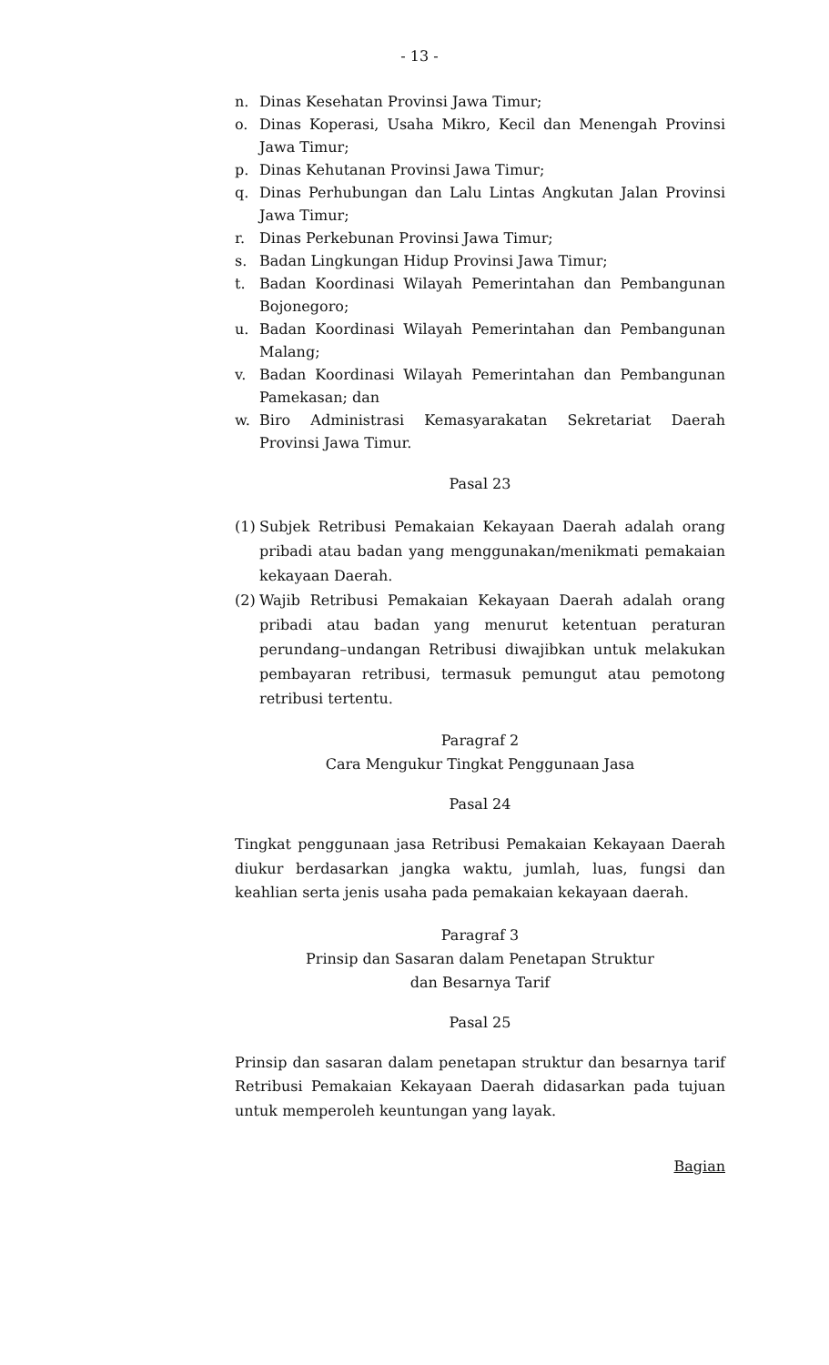- 13 -
n. Dinas Kesehatan Provinsi Jawa Timur;
o. Dinas Koperasi, Usaha Mikro, Kecil dan Menengah Provinsi Jawa Timur;
p. Dinas Kehutanan Provinsi Jawa Timur;
q. Dinas Perhubungan dan Lalu Lintas Angkutan Jalan Provinsi Jawa Timur;
r. Dinas Perkebunan Provinsi Jawa Timur;
s. Badan Lingkungan Hidup Provinsi Jawa Timur;
t. Badan Koordinasi Wilayah Pemerintahan dan Pembangunan Bojonegoro;
u. Badan Koordinasi Wilayah Pemerintahan dan Pembangunan Malang;
v. Badan Koordinasi Wilayah Pemerintahan dan Pembangunan Pamekasan; dan
w. Biro Administrasi Kemasyarakatan Sekretariat Daerah Provinsi Jawa Timur.
Pasal 23
(1) Subjek Retribusi Pemakaian Kekayaan Daerah adalah orang pribadi atau badan yang menggunakan/menikmati pemakaian kekayaan Daerah.
(2) Wajib Retribusi Pemakaian Kekayaan Daerah adalah orang pribadi atau badan yang menurut ketentuan peraturan perundang–undangan Retribusi diwajibkan untuk melakukan pembayaran retribusi, termasuk pemungut atau pemotong retribusi tertentu.
Paragraf 2
Cara Mengukur Tingkat Penggunaan Jasa
Pasal 24
Tingkat penggunaan jasa Retribusi Pemakaian Kekayaan Daerah diukur berdasarkan jangka waktu, jumlah, luas, fungsi dan keahlian serta jenis usaha pada pemakaian kekayaan daerah.
Paragraf 3
Prinsip dan Sasaran dalam Penetapan Struktur
dan Besarnya Tarif
Pasal 25
Prinsip dan sasaran dalam penetapan struktur dan besarnya tarif Retribusi Pemakaian Kekayaan Daerah didasarkan pada tujuan untuk memperoleh keuntungan yang layak.
Bagian